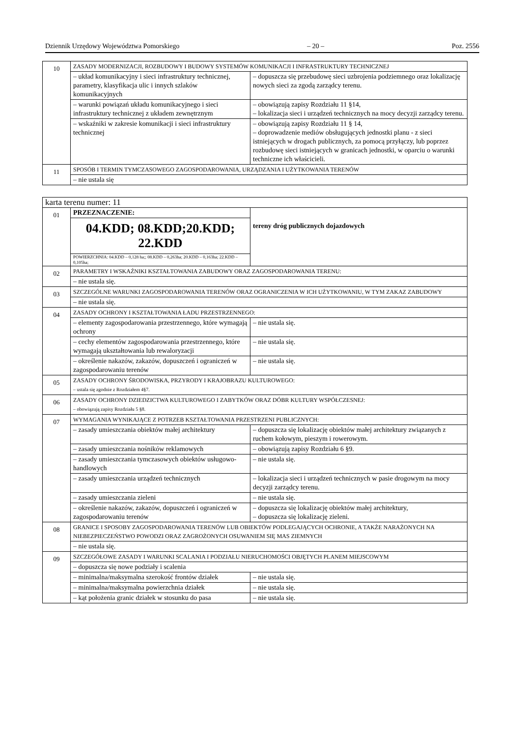Dziennik Urzędowy Województwa Pomorskiego – 20 – Poz. 2556
| 10 | ZASADY MODERNIZACJI, ROZBUDOWY I BUDOWY SYSTEMÓW KOMUNIKACJI I INFRASTRUKTURY TECHNICZNEJ | |
| | – układ komunikacyjny i sieci infrastruktury technicznej, parametry, klasyfikacja ulic i innych szlaków komunikacyjnych | – dopuszcza się przebudowę sieci uzbrojenia podziemnego oraz lokalizację nowych sieci za zgodą zarządcy terenu. |
| | – warunki powiązań układu komunikacyjnego i sieci infrastruktury technicznej z układem zewnętrznym | – obowiązują zapisy Rozdziału 11 §14, – lokalizacja sieci i urządzeń technicznych na mocy decyzji zarządcy terenu. |
| | – wskaźniki w zakresie komunikacji i sieci infrastruktury technicznej | – obowiązują zapisy Rozdziału 11 § 14, – doprowadzenie mediów obsługujących jednostki planu - z sieci istniejących w drogach publicznych, za pomocą przyłączy, lub poprzez rozbudowę sieci istniejących w granicach jednostki, w oparciu o warunki techniczne ich właścicieli. |
| 11 | SPOSÓB I TERMIN TYMCZASOWEGO ZAGOSPODAROWANIA, URZĄDZANIA I UŻYTKOWANIA TERENÓW | |
| | – nie ustala się | |
| karta terenu numer: 11 | | |
| 01 | PRZEZNACZENIE: | tereny dróg publicznych dojazdowych |
| | 04.KDD; 08.KDD;20.KDD; 22.KDD | |
| | POWIERZCHNIA: 04.KDD – 0,128 ha;; 08.KDD – 0,263ha; 20.KDD – 0,163ha; 22.KDD – 0,105ha; | |
| 02 | PARAMETRY I WSKAŹNIKI KSZTAŁTOWANIA ZABUDOWY ORAZ ZAGOSPODAROWANIA TERENU: | |
| | – nie ustala się. | |
| 03 | SZCZEGÓLNE WARUNKI ZAGOSPODAROWANIA TERENÓW ORAZ OGRANICZENIA W ICH UŻYTKOWANIU, W TYM ZAKAZ ZABUDOWY | |
| | – nie ustala się. | |
| 04 | ZASADY OCHRONY I KSZTAŁTOWANIA ŁADU PRZESTRZENNEGO: | |
| | – elementy zagospodarowania przestrzennego, które wymagają ochrony | – nie ustala się. |
| | – cechy elementów zagospodarowania przestrzennego, które wymagają ukształtowania lub rewaloryzacji | – nie ustala się. |
| | – określenie nakazów, zakazów, dopuszczeń i ograniczeń w zagospodarowaniu terenów | – nie ustala się. |
| 05 | ZASADY OCHRONY ŚRODOWISKA, PRZYRODY I KRAJOBRAZU KULTUROWEGO: – ustala się zgodnie z Rozdziałem 4§7. | |
| 06 | ZASADY OCHRONY DZIEDZICTWA KULTUROWEGO I ZABYTKÓW ORAZ DÓBR KULTURY WSPÓŁCZESNEJ: – obowiązują zapisy Rozdziału 5 §8. | |
| 07 | WYMAGANIA WYNIKAJĄCE Z POTRZEB KSZTAŁTOWANIA PRZESTRZENI PUBLICZNYCH: | |
| | – zasady umieszczania obiektów małej architektury | – dopuszcza się lokalizację obiektów małej architektury związanych z ruchem kołowym, pieszym i rowerowym. |
| | – zasady umieszczania nośników reklamowych | – obowiązują zapisy Rozdziału 6 §9. |
| | – zasady umieszczania tymczasowych obiektów usługowo-handlowych | – nie ustala się. |
| | – zasady umieszczania urządzeń technicznych | – lokalizacja sieci i urządzeń technicznych w pasie drogowym na mocy decyzji zarządcy terenu. |
| | – zasady umieszczania zieleni | – nie ustala się. |
| | – określenie nakazów, zakazów, dopuszczeń i ograniczeń w zagospodarowaniu terenów | – dopuszcza się lokalizację obiektów małej architektury, – dopuszcza się lokalizację zieleni. |
| 08 | GRANICE I SPOSOBY ZAGOSPODAROWANIA TERENÓW LUB OBIEKTÓW PODLEGAJĄCYCH OCHRONIE, A TAKŻE NARAŻONYCH NA NIEBEZPIECZEŃSTWO POWODZI ORAZ ZAGROŻONYCH OSUWANIEM SIĘ MAS ZIEMNYCH | |
| | – nie ustala się. | |
| 09 | SZCZEGÓŁOWE ZASADY I WARUNKI SCALANIA I PODZIAŁU NIERUCHOMOŚCI OBJĘTYCH PLANEM MIEJSCOWYM | |
| | – dopuszcza się nowe podziały i scalenia | |
| | – minimalna/maksymalna szerokość frontów działek | – nie ustala się. |
| | – minimalna/maksymalna powierzchnia działek | – nie ustala się. |
| | – kąt położenia granic działek w stosunku do pasa | – nie ustala się. |